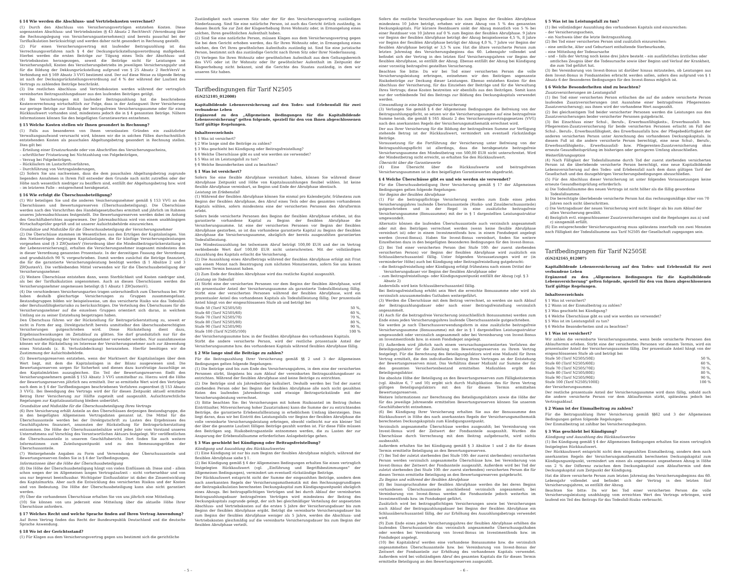§ 14 Wie werden die Abschluss- und Vertriebskosten verrechnet?
(1) Durch den Abschluss von Versicherungsverträgen entstehen Kosten. Diese sogenannten Abschluss- und Vertriebskosten (§ 43 Absatz 2 RechVersV (Verordnung über die Rechnungslegung von Versicherungsunternehmen)) sind bereits pauschal bei der Tarifkalkulation berücksichtigt und werden daher nicht gesondert in Rechnung gestellt.
(2) Für einen Versicherungsvertrag mit laufender Beitragszahlung ist das Verrechnungsverfahren nach § 4 der Deckungsrückstellungsverordnung maßgebend. Hierbei werden die ersten Beiträge zur Tilgung eines Teils der Abschluss- und Vertriebskosten herangezogen, soweit die Beiträge nicht für Leistungen im Versicherungsfall, Kosten des Versicherungsbetriebs im jeweiligen Versicherungsjahr und für die Bildung der Dekkungsrückstellung aufgrund von § 25 Absatz 2 RechVersV in Verbindung mit § 169 Absatz 3 VVG bestimmt sind. Der auf diese Weise zu tilgende Betrag ist nach der Deckungsrückstellungsverordnung auf 4 % der während der Laufzeit des Vertrags zu zahlenden Beiträge beschränkt.
(3) Die restlichen Abschluss- und Vertriebskosten werden während der vertraglich vereinbarten Beitragszahlungsdauer aus den laufenden Beiträgen getilgt.
(4) Bei Versicherungen mit laufender Beitragszahlung hat die beschriebene Kostenverrechnung wirtschaftlich zur Folge, dass in der Anfangszeit Ihrer Versicherung nur geringe Beträge zur Bildung der beitragsfreien Versicherungssumme oder für einen Rückkaufswert vorhanden sind, mindestens jedoch die in § 4 genannten Beträge. Nähere Informationen können Sie den beigefügten Garantiewerten entnehmen.
§ 15 Welche Kosten stellen wir Ihnen gesondert in Rechnung?
(1) Falls aus besonderen von Ihnen veranlassten Gründen ein zusätzlicher Verwaltungsaufwand verursacht wird, können wir die in solchen Fällen durchschnittlich entstehenden Kosten als pauschalen Abgeltungsbetrag gesondert in Rechnung stellen. Dies gilt bei
– Erteilung einer Ersatzurkunde oder von Abschriften des Versicherungsscheins,
– schriftlicher Fristsetzung bei Nichtzahlung von Folgebeiträgen,
– Verzug bei Folgebeiträgen,
– Rückläufern im Lastschriftverfahren,
– Durchführung von Vertragsänderungen,
(2) Sofern Sie uns nachweisen, dass die dem pauschalen Abgeltungsbetrag zugrunde liegenden Annahmen in Ihrem Fall entweder dem Grunde nach nicht zutreffen oder der Höhe nach wesentlich niedriger zu beziffern sind, entfällt der Abgeltungsbetrag bzw. wird – im letzteren Falle – entsprechend herabgesetzt.
§ 16 Wie erfolgt die Überschussbeteiligung?
(1) Wir beteiligen Sie und die anderen Vesicherungsnehmer gemäß § 153 VVG an den Überschüssen und Bewertungsreserven (Überschussbeteiligung). Die Überschüsse werden nach den Vorschriften des Handelsgesetzbuches ermittelt und jährlich im Rahmen unseres Jahresabschlusses festgestellt. Die Bewertungsreserven werden dabei im Anhang des Geschäftsberichtes ausgewiesen. Der Jahresabschluss wird von einem unabhängigen Wirtschaftsprüfer geprüft und ist unserer Aufsichtsbehörde einzureichen.
Grundsätze und Maßstäbe für die Überschussbeteiligung der Versicherungsnehmer
(2) Die Überschüsse stammen im Wesentlichen aus den Erträgen der Kapitalanlagen. Von den Nettoerträgen derjenigen Kapitalanlagen, die für künftige Versicherungsleistungen vorgesehen sind (§ 3 ZRQuotenV (Verordnung über die Mindestbeitragsrückerstattung in der Lebensversicherung)), erhalten die Versicherungsnehmer insgesamt mindestens den in dieser Verordnung genannten Prozentsatz. In der derzeitigen Fassung der Verordnung sind grundsätzlich 90 % vorgeschrieben. Damit werden zunächst die Beträge finanziert, die für die garantierte Versicherungsleistung benötigt werden (§ 1 Absätze 2 und 3 ZRQuotenV). Die verbleibenden Mittel verwenden wir für die Überschussbeteiligung der Versicherungsnehmer.
(3) Weitere Überschüsse entstehen dann, wenn Sterblichkeit und Kosten niedriger sind, als bei der Tarifkalkulation angenommen. Auch an diesen Überschüssen werden die Versicherungsnehmer angemessen beteiligt (§ 1 Absatz 1 ZRQuotenV).
(4) Die verschiedenen Versicherungsarten tragen unterschiedlich zum Überschuss bei. Wir haben deshalb gleichartige Versicherungen zu Gruppen zusammengefasst. Bestandsgruppen bilden wir beispielsweise, um das versicherte Risiko wie das Todesfall- oder Berufsunfähigkeitsrisiko zu berücksichtigen. Die Verteilung des Überschusses für die Versicherungsnehmer auf die einzelnen Gruppen orientiert sich daran, in welchem Umfang sie zu seiner Entstehung beigetragen haben.
Den Überschuss führen wir der Rückstellung für Beitragsrückerstattung zu, soweit er nicht in Form der sog. Direktgutschrift bereits unmittelbar den überschussberechtigten Versicherungen gutgeschrieben wird. Diese Rückstellung dient dazu, Ergebnisschwankungen im Zeitablauf zu glätten. Sie darf grundsätzlich nur für die Überschussbeteiligung der Versicherungsnehmer verwendet werden. Nur ausnahmsweise können wir die Rückstellung im Interesse der Versicherungsnehmer auch zur Abwendung eines Notstands (z. B. Verlustabdeckung) heranziehen. Hierfür benötigen wir die Zustimmung der Aufsichtsbehörde.
(5) Bewertungsreserven entstehen, wenn der Marktwert der Kapitalanlagen über dem Wert liegt, mit dem die Kapitalanlagen in der Bilanz ausgewiesen sind. Die Bewertungsreserven sorgen für Sicherheit und dienen dazu kurzfristige Ausschläge an den Kapitalmärkten auszugleichen. Ein Teil der Bewertungsreserven fließt den Versicherungsnehmern gemäß § 153 Absatz 3 VVG unmittelbar zu. Hierzu wird die Höhe der Bewertungsreserven jährlich neu ermittelt. Der so ermittelte Wert wird den Verträgen nach dem in § 4 der Tarifbedingungen beschriebenen Verfahren zugeordnet (§ 153 Absatz 3 VVG). Bei Beendigung des Vertrags wird der für diesen Zeitpunkt aktuell ermittelte Betrag Ihrer Versicherung zur Hälfte zugeteilt und ausgezahlt. Aufsichtsrechtliche Regelungen zur Kapitalausstattung bleiben unberührt.
Grundsätze und Maßstäbe für die Überschussbeteiligung Ihres Vertrags
(6) Ihre Versicherung erhält Anteile an den Überschüssen derjenigen Bestandsgruppe, die in den beigefügten Allgemeinen Vertragsdaten genannt ist. Die Mittel für die Überschussanteile werden bei der Direktgutschrift zu Lasten des Ergebnisses des Geschäftsjahres finanziert, ansonsten der Rückstellung für Beitragsrückerstattung entnommen. Die Höhe der Überschussanteilsätze wird jedes Jahr vom Vorstand unseres Unternehmens auf Vorschlag des Verantwortlichen Aktuars festgelegt. Wir veröffentlichen die Überschussanteile in unserem Geschäftsbericht. Dort finden Sie auch weitere Informationen zum Zuteilungszeitpunkt und zu den Bemessungsgrößen der Überschussanteile.
(7) Weitergehende Angaben zu Form und Verwendung der Überschussanteile und Bewertungsreserven finden Sie in § 4 der Tarifbedingungen.
Informationen über die Höhe der Überschussbeteiligung
(8) Die Höhe der Überschussbeteiligung hängt von vielen Einflüssen ab. Diese sind – allein schon wegen der im Allgemeinen langen Vertragslaufzeit – nicht vorhersehbar und von uns nur begrenzt beeinflussbar. Wichtigster Einflussfaktor ist dabei die Zinsentwicklung des Kapitalmarkts. Aber auch die Entwicklung des versicherten Risikos und der Kosten sind von Bedeutung. Die Höhe der Überschussbeteiligung kann also nicht garantiert werden.
(9) Über die vorhandenen Überschüsse erhalten Sie von uns jährlich eine Mitteilung.
(10) Sie können von uns jederzeit eine Mitteilung über die aktuelle Höhe Ihrer Überschüsse anfordern.
§ 17 Welches Recht und welche Sprache finden auf Ihren Vertrag Anwendung?
Auf Ihren Vertrag finden das Recht der Bundesrepublik Deutschland und die deutsche Sprache Anwendung.
§ 18 Wo ist der Gerichtsstand?
(1) Für Klagen aus dem Versicherungsvertrag gegen uns bestimmt sich die gerichtliche
Zuständigkeit nach unserem Sitz oder der für den Versicherungsvertrag zuständigen Niederlassung. Sind Sie eine natürliche Person, ist auch das Gericht örtlich zuständig, in dessen Bezirk Sie zur Zeit der Klageerhebung Ihren Wohnsitz oder, in Ermangelung eines solchen, Ihren gewöhnlichen Aufenthalt haben.
(2) Sind Sie eine natürliche Person, müssen Klagen aus dem Versicherungsvertrag gegen Sie bei dem Gericht erhoben werden, das für Ihren Wohnsitz oder, in Ermangelung eines solchen, den Ort Ihres gewöhnlichen Aufenthalts zuständig ist. Sind Sie eine juristische Person, bestimmt sich das zuständige Gericht nach Ihrem Sitz oder Ihrer Niederlassung.
(3) Verlegen Sie Ihren Wohnsitz oder gewöhnlichen Aufenthalt aus dem Geltungsbereich des VVG oder ist Ihr Wohnsitz oder Ihr gewöhnlicher Aufenthalt im Zeitpunkt der Klageerhebung nicht bekannt, sind die Gerichte des Staates zuständig, in dem wir unseren Sitz haben.
Tarifbedingungen für Tarif N2505
(GN252105_012008)
Kapitalbildende Lebensversicherung auf den Todes- und Erlebensfall für zwei verbundene Leben
Ergänzend zu den „Allgemeinen Bedingungen für die Kapitalbildende Lebensversicherung“ gelten folgende, speziell für den von Ihnen abgeschlossenen Tarif gültige Regelungen.
Inhaltsverzeichnis
§ 1 Was ist versichert?
§ 2 Wie lange sind die Beiträge zu zahlen?
§ 3 Was geschieht bei Kündigung oder Beitragsfreistellung?
§ 4 Welche Überschüsse gibt es und wie werden sie verwendet?
§ 5 Was ist im Leistungsfall zu tun?
§ 6 Welche Besonderheiten sind zu beachten?
§ 1 Was ist versichert?
Sofern Sie eine flexible Abrufphase vereinbart haben, können Sie während dieser Abrufphase Zeitpunkt und Höhe von Kapitalauszahlungen flexibel wählen. Ist keine flexible Abrufphase vereinbart, so Beginn und Ende der Abrufphase identisch.
Leistung im Erlebensfall
(1) Während der flexiblen Abrufphase können Sie einmal pro Kalenderjahr, frühestens zum Beginn der flexiblen Abrufphase, den Abruf eines Teils oder des gesamten vorhandenen Kapitals wählen, sofern mindestens eine der versicherten Personen den Abruftermin erlebt.
Sofern beide versicherte Personen den Beginn der flexiblen Abrufphase erleben, ist das garantierte vorhandene Kapital zu Beginn der flexiblen Abrufphase die Versicherungssumme. Ist eine der versicherten Personen vor Beginn der flexiblen Abrufphase gestorben, so ist das vorhandene garantierte Kapital zu Beginn der flexiblen Abrufphase die Versicherungssumme, abzüglich der bereits ausgezahlten garantierten Todesfallleistung.
Die Mindestauszahlung bei teilweisem Abruf beträgt 100,00 EUR und der im Vertrag verbleibende Wert darf 100,00 EUR nicht unterschreiten. Mit der vollständigen Auszahlung des Kapitals erlischt die Versicherung.
(2) Die Auszahlung eines Abrufbetrags während der flexiblen Abrufphase erfolgt mit Frist von einem Monat nach Beantragung zum nächsten Monatsersten, sofern Sie uns keinen späteren Termin benannt haben.
(3) Zum Ende der flexiblen Abrufphase wird das restliche Kapital ausgezahlt.
Leistung im Todesfall
(4) Stirbt eine der versicherten Personen vor dem Beginn der flexiblen Abrufphase, wird ein prozentualer Anteil der Versicherungssumme als garantierte Todesfallleistung fällig. Stirbt eine der versicherten Personen während der flexiblen Abrufphase, wird ein prozentualer Anteil des vorhandenen Kapitals als Todesfallleistung fällig. Der prozentuale Anteil hängt von der eingeschlossenen Stufe ab und beträgt bei
Stufe 50 (Tarif N2505/50) 50 %,
Stufe 60 (Tarif N2505/60) 60 %,
Stufe 70 (Tarif N2505/70) 70 %,
Stufe 80 (Tarif N2505/80) 80 %,
Stufe 90 (Tarif N2505/90) 90 %,
Stufe 100 (Tarif N2505/100) 100 %
der Versicherungssumme bzw. in der flexiblen Abrufphase des vorhandenen Kapitals.
Stirbt die andere versicherte Person, wird der restliche prozentuale Anteil der Versicherungssumme bzw. des vorhandenen Kapitals während flexiblen Abrufphase fällig.
§ 2 Wie lange sind die Beiträge zu zahlen?
Für die Beitragszahlung Ihrer Versicherung gemäß §§ 2 und 3 der Allgemeinen Bedingungen gelten folgende Regelungen:
(1) Die Beiträge sind bis zum Ende des Versicherungsjahres, in dem eine der versicherten Personen stirbt, längstens bis zum Ablauf der vereinbarten Beitragszahlungsdauer zu entrichten. Während der flexiblen Abrufphase sind keine Beiträge zu entrichten.
(2) Die Beiträge sind als Jahresbeiträge kalkuliert. Deshalb werden bei Tod der zuerst sterbenden Person oder bei Beginn der flexiblen Abrufphase alle noch nicht gezahlten Raten des laufenden Jahresbeitrags und etwaige Beitragsrückstände mit der Versicherungsleistung verrechnet.
(3) Bitte beachten Sie: Bei Versicherungen mit hohem Risikoanteil im Beitrag (hohes Eintrittsalter, Mitversicherung hoher Zusatzrisiken) kann die Summe der zu entrichtenden Beiträge, die garantierte Erlebensfallleistung in erheblichem Umfang übersteigen. Dies liegt daran, dass wir bei Eintritt des Leistungsfalls vor Beginn der flexiblen Abrufphase die volle vereinbarte Versicherungsleistung erbringen, obwohl vielleicht nur ein kleiner Teil der über die gesamte Laufzeit fälligen Beiträge gezahlt worden ist. Für diese Fälle müssen den Beiträgen sog. Risikobeitragsanteile entnommen werden, die zu Lasten der zur Ansparung der Erlebensfallsumme erforderlichen Anlagebeiträge gehen.
§ 3 Was geschieht bei Kündigung oder Beitragsfreistellung?
Kündigung und Auszahlung des Rückkaufswertes
(1) Eine Kündigung ist nur bis zum Beginn der flexiblen Abrufphase möglich; während der flexiblen Abrufphase siehe § 1.
(2) Bei Kündigung gemäß § 4 der Allgemeinen Bedingungen erhalten Sie einen vertraglich festgelegten Rückkaufswert (vgl. „Einführung und Begriffsbestimmungen“ der Allgemeinen Bedingungen), vermindert um eventuell rückständige Beiträge.
Der Rückkaufswert entspricht nicht der Summe der eingezahlten Beiträge, sondern dem nach anerkannten Regeln der Versicherungsmathematik mit den Rechnungsgrundlagen der Beitragskalkulation berechneten Deckungskapital zum Kündigungszeitpunkt abzüglich eines Abzugs. Bei beitragspflichtigen Verträgen und bei durch Ablauf der vereinbarten Beitragszahlungsdauer beitragsfreien Verträgen wird mindestens der Beitrag des Deckungskapitals zugrunde gelegt, der sich bei gleichmäßiger Verteilung der angesetzten Abschluss- und Vertriebskosten auf die ersten 5 Jahre der Versicherungsdauer bis zum Beginn der flexiblen Abrufphase ergibt. Beträgt die vereinbarte Versicherungsdauer bis zum Beginn der flexiblen Abrufphase weniger als 5 Jahre, werden die Abschluss- und Vertriebskosten gleichmäßig auf die vereinbarte Versicherungsdauer bis zum Beginn der flexiblen Abrufphase verteilt.
Sofern die restliche Versicherungsdauer bis zum Beginn der flexiblen Abrufphase mindestens 10 Jahre beträgt, erheben wir einen Abzug von 5 % des genannten Deckungskapitals. Für kürzere Restdauern sinkt der Abzug monatlich von 5 % bei einer Restdauer von 10 Jahren auf 0 % zum Beginn der flexiblen Abrufphase. 9 Jahre vor Beginn der flexiblen Abrufphase beträgt der Abzug beispielsweise 4,5 %, 8 Jahre vor Beginn der flexiblen Abrufphase beträgt der Abzug 4,0 %, 7 Jahre vor Beginn der flexiblen Abrufphase beträgt er 3,5 % usw. Hat die ältere versicherte Person zum letzten Jahrestag des Versicherungsbeginns das 60. Lebensjahr vollendet und befindet sich der Vertrag in den letzten fünf Versicherungsjahren vor Beginn der flexiblen Abrufphase, so entfällt der Abzug. Ebenso entfällt der Abzug bei Kündigung einer vorzeitig beitragsfrei gestellten Versicherung.
Beachten Sie bitte: Da wir bei Tod einer versicherten Person die volle Versicherungsleistung erbringen, entnehmen wir den Beiträgen sogenannte Risikobeiträge zur Deckung dieser Leistungen. Ebenso entstehen Kosten für den Abschluss der Versicherung, für das Einziehen der Beiträge und für die Verwaltung Ihres Vertrags; diese Kosten bestreiten wir ebenfalls aus den Beiträgen. Somit kann nur der verbleibende Teil des Beitrags zur Bildung des Deckungskapitals verwendet werden.
Umwandlung in eine beitragsfreie Versicherung
(3) Verlangen Sie gemäß § 4 der Allgemeinen Bedingungen die Befreiung von der Beitragszahlungspflicht, so setzen wir die Versicherungssumme auf eine beitragsfreie Summe herab, die gemäß § 165 Absatz 2 des Versicherungsvertragsgesetzes (VVG) nach den anerkannten Regeln der Versicherungsmathematik errechnet wird.
Der aus Ihrer Versicherung für die Bildung der beitragsfreien Summe zur Verfügung stehende Betrag ist der Rückkaufswert, vermindert um eventuell rückständige Beiträge.
Voraussetzung für die Fortführung der Versicherung unter Befreiung von der Beitragszahlungspflicht ist allerdings, dass die herabgesetzte beitragsfreie Versicherungssumme den Mindestbetrag von 500,00 EUR nicht unterschreitet. Wird der Mindestbetrag nicht erreicht, so erhalten Sie den Rückkaufswert.
Übersicht über die Garantiewerte
(4) Eine Übersicht über die Rückkaufswerte und beitragsfreien Versicherungssummen ist in den beigefügten Garantiewerten abgedruckt.
§ 4 Welche Überschüsse gibt es und wie werden sie verwendet?
Für die Überschussbeteiligung Ihrer Versicherung gemäß § 17 der Allgemeinen Bedingungen gelten folgende Regelungen:
Vor Beginn der flexiblen Abrufphase
(1) Für die beitragspflichtige Versicherung werden zum Ende eines jeden Versicherungsjahres laufende Überschussanteile (Risiko- und Zinsüberschussanteile) gutgeschrieben und in der Regel in eine zusätzliche beitragsfreie Versicherungssumme (Bonussumme) mit der in § 1 dargestellten Leistungsstruktur umgewandelt.
Alternativ können die laufenden Überschussanteile auch verzinslich angesammelt oder mit den Beiträgen verrechnet werden (wenn keine flexible Abrufphase vereinbart ist) oder in einem Investmentfonds bzw. in einem Fondsdepot angelegt werden (Invest-Bonus). Haben Sie Invest-Bonus vereinbart, finden Sie weitere Einzelheiten dazu in den beigefügten Besonderen Bedingungen für den Invest-Bonus.
(2) Bei Tod einer versicherten Person (bei Stufe 100: der zuerst sterbenden versicherten Person) vor Beginn der flexiblen Abrufphase wird zusätzlich ein Schlussüberschussanteil fällig. Unter folgenden Voraussetzungen wird er (in verminderter Höhe) auch bei Kündigung oder Beitragsfreistellung gutgebracht:
– die Beitragsfreistellung oder Kündigung erfolgt frühestens nach einem Drittel der Versicherungsdauer vor Beginn der flexiblen Abrufphase oder
– zum Beitragsfreistellungs- oder Kündigungszeitpunkt entfällt der Abzug (vgl. § 3 Absatz 2)
Andernfalls wird kein Schlussüberschussanteil fällig.
Bei Beitragsfreistellung erhöht sein Wert die erreichte Bonussumme oder wird als verzinslich anzusammelndes Guthaben weitergeführt.
(3) Werden die Überschüsse mit dem Beitrag verrechnet, so werden sie nach Ablauf der Beitragszahlungsdauer oder nach einer Beitragsfreistellung verzinslich angesammelt.
(4) Auch für die beitragsfreie Versicherung (einschließlich Bonussumme) werden zum Ende eines jeden Versicherungsjahres laufende Überschussanteile gutgeschrieben.
Sie werden je nach Überschussverwendungsform in eine zusätzliche beitragsfreie Versicherungssumme (Bonussumme) mit der in § 1 dargestellten Leistungsstruktur umgewandelt oder verzinslich angesammelt oder bei Vereinbarung von Invest-Bonus im Investmentfonds bzw. in einem Fondsdepot angelegt.
(5) Außerdem wird jährlich nach einem verursachungsorientierten Verfahren der Beteiligungsfaktor für die Zuteilung von Bewertungsreserven zu Ihrem Vertrag festgelegt. Für die Berechnung des Beteiligungsfaktors wird eine Maßzahl für Ihren Vertrag ermittelt, die den individuellen Beitrag Ihres Vertrages an der Entstehung der Bewertungsreserven misst. Das Verhältnis dieser Maßzahl zur Summe der für den gesamten Versichertenbestand ermittelten Maßzahlen ergibt den Beteiligungsfaktor.
Die absolute Höhe der Beteiligung an den Bewertungsreserven zum Fälligkeitstermin (vgl. Absätze 6, 7 und 10) ergibt sich durch Multiplikation des für Ihren Vertrag gültigen Beteiligungsfaktors mit den für diesen Termin ermittelten Bewertungsreserven.
Weitere Informationen zur Berechnung des Beteiligungsfaktors sowie die Höhe der für das jeweilige Jahresende ermittelten Bewertungsreserven können Sie unserem Geschäftsbericht entnehmen.
(6) Bei Kündigung Ihrer Versicherung erhalten Sie aus der Bonussumme den Rückkaufswert in Höhe des nach anerkannten Regeln der Versicherungsmathematik berechneten Deckungskapitals zum Kündigungszeitpunkt.
Verzinslich angesammelte Überschüsse werden ausgezahlt; bei Vereinbarung von Invest-Bonus wird der Zeitwert der Fondsanteile ausgezahlt. Wurden die Überschüsse durch Verrechnung mit dem Beitrag aufgebraucht, wird nichts ausbezahlt.
Außerdem erhalten Sie bei Kündigung gemäß § 3 Absätze 1 und 2 die für diesen Termin ermittelte Beteiligung an den Bewertungsreserven.
(7) Bei Tod der zuletzt sterbenden (bei Stufe 100: der zuerst sterbenden) versicherten Person werden verzinslich angesammelte Überschüsse bzw. bei Vereinbarung von Invest-Bonus der Zeitwert der Fondsanteile ausgezahlt. Außerdem wird bei Tod der zuletzt sterbenden (bei Stufe 100: der zuerst sterbenden) versicherten Person die für diesen Termin ermittelte Beteiligung an den Bewertungsreserven gutgebracht.
Zu Beginn und während der flexiblen Abrufphase
(8) Bei Inanspruchnahme der flexiblen Abrufphase werden die bei deren Beginn vorhandenen Überschussanteile anschließend verzinslich angesammelt; bei Vereinbarung von Invest-Bonus werden die Fondsanteile jedoch weiterhin im Investmentfonds bzw. im Fondsdepot geführt.
Zusätzlich wird bei beitragspflichtigen Versicherungen sowie bei Versicherungen nach Ablauf der Beitragszahlungsdauer bei Beginn der flexiblen Abrufphase ein Schlussüberschussanteil fällig, der zur Erhöhung des Auszahlungsbetrags verwendet wird.
(9) Zum Ende eines jeden Versicherungsjahres der flexiblen Abrufphase erhöhen die laufenden Überschussanteile das verzinslich angesammelte Überschussguthaben oder werden bei Vereinbarung von Invest-Bonus im Investmentfonds bzw. im Fondsdepot angelegt.
(10) Bei Kapitalabruf werden eine vorhandene Bonussumme bzw. die verzinslich angesammelten Überschussanteile bzw. bei Vereinbarung von Invest-Bonus der Zeitwert der Fondsanteile zur Erhöhung des vorhandenen Kapitals verwendet. Außerdem wird bei vollständigem Abruf des gesamten Kapitals die für diesen Termin ermittelte Beteiligung an den Bewertungsreserven ausgezahlt.
§ 5 Was ist im Leistungsfall zu tun?
(1) Bei vollständiger Auszahlung des vorhandenen Kapitals sind einzureichen:
– der Versicherungsschein,
– ein Nachweis über die letzte Beitragszahlung.
(2) Bei Tod einer versicherten Person sind zusätzlich einzureichen:
– eine amtliche, Alter und Geburtsort enthaltende Sterbeurkunde,
– eine Mitteilung der Todesursache
– und – falls der Vertrag noch keine drei Jahre besteht – ein ausführliches ärztliches oder amtliches Zeugnis über die Todesursache sowie über Beginn und Verlauf der Krankheit, die zum Tod geführt hat.
(3) Bei Vereinbarung von Invest-Bonus ist darüber hinaus mitzuteilen, ob Leistungen aus dem Invest-Bonus in Fondsanteilen erbracht werden sollen, sofern dies aufgrund von § 1 Absatz 6 der Besonderen Bedingungen für den Invest-Bonus möglich ist.
§ 6 Welche Besonderheiten sind zu beachten?
Zusatzversicherungen im Leistungsfall
(1) Bei Tod einer versicherten Person erlöschen die auf die andere versicherte Person laufenden Zusatzversicherungen (mit Ausnahme einer beitragsfreien Pflegerenten-Zusatzversicherung); aus ihnen wird der vorhandene Wert ausgezahlt.
(2) Bei gleichzeitigem Tod beider versicherter Personen werden die Leistungen aus den Zusatzversicherungen beider versicherter Personen gutgebracht.
(3) Bei Einschluss einer Schul-, Berufs-, Erwerbsunfähigkeits-, Erwerbsausfall- bzw. Pflegerenten-Zusatzversicherung für beide versicherten Personen erlischt im Fall der Schul-, Berufs-, Erwerbsunfähigkeit, des Erwerbsausfalls bzw. der Pflegebedürftigkeit der anderen versicherten Person unter Anrechnung des vorhandenen Deckungskapitals. In diesem Fall ist die andere versicherte Person berechtigt, eine neue Schul-, Berufs-, Erwerbsunfähigkeits-, Erwerbsausfall- bzw. Pflegerenten-Zusatzversicherung ohne erneute Gesundheitsprüfung im bisherigen oder geringeren Umfang abzuschließen.
Weiterführungsoption
(4) Nach Fälligkeit der Todesfallsumme durch Tod der zuerst sterbenden versicherten Person ist die überlebende versicherte Person berechtigt, eine neue Kapitalbildende Lebensversicherung auf den Todes- und Erlebensfall nach dem dann gültigen Tarif der Gesellschaft und den dazugehörigen Versicherungsbedingungen abzuschließen.
(5) Für den Abschluss dieser Versicherung ist unter folgenden Voraussetzungen keine erneute Gesundheitsprüfung erforderlich:
a) Die Todesfallsumme des neuen Vertrags ist nicht höher als die fällig gewordene Todesfallsumme.
b) Die berechtigte überlebende versicherte Person hat das rechnungsmäßige Alter von 70 Jahren noch nicht überschritten.
c) Die Vertragsdauer der neuen Versicherung wird nicht länger als bis zum Ablauf der alten Versicherung gewählt.
d) Bezüglich evtl. eingeschlossener Zusatzversicherungen sind die Regelungen aus a) und c) sinngemäß erfüllt.
(6) Ein entsprechender Versicherungsantrag muss spätestens innerhalb von zwei Monaten nach Fälligkeit der Todesfallsumme aus Tarif N2505 der Gesellschaft zugegangen sein.
Tarifbedingungen für Tarif N2505E
(GN242165_012007)
Kapitalbildende Lebensversicherung auf den Todes- und Erlebensfall für zwei verbundene Leben
Ergänzend zu den „Allgemeinen Bedingungen für die Kapitalbildende Lebensversicherung“ gelten folgende, speziell für den von Ihnen abgeschlossenen Tarif gültige Regelungen.
Inhaltsverzeichnis
§ 1 Was ist versichert?
§ 2 Wann ist der Einmalbeitrag zu zahlen?
§ 3 Was geschieht bei Kündigung?
§ 4 Welche Überschüsse gibt es und wie werden sie verwendet?
§ 5 Was ist im Leistungsfall zu tun?
§ 6 Welche Besonderheiten sind zu beachten?
§ 1 Was ist versichert?
Wir zahlen die vereinbarte Versicherungssumme, wenn beide versicherte Personen den Ablauftermin erleben. Stirbt eine der versicherten Personen vor diesem Termin, wird ein prozentualer Anteil der Versicherungssumme fällig. Der prozentuale Anteil hängt von der eingeschlossenen Stufe ab und beträgt bei
Stufe 50 (Tarif N2505/50E) 50 %,
Stufe 60 (Tarif N2505/60E) 60 %,
Stufe 70 (Tarif N2505/70E) 70 %,
Stufe 80 (Tarif N2505/80E) 80 %,
Stufe 90 (Tarif N2505/90E) 90 %,
Stufe 100 (Tarif N2505/100E) 100 %
der Versicherungssumme.
Der restliche prozentuale Anteil der Versicherungssumme wird dann fällig, sobald auch die andere versicherte Person vor dem Ablauftermin stirbt, spätestens jedoch bei Vertragsablauf.
§ 2 Wann ist der Einmalbeitrag zu zahlen?
Für die Beitragszahlung Ihrer Versicherung gemäß §§62 und 3 der Allgemeinen Bedingungen gelten folgende Regelungen:
Der Einmalbeitrag ist zahlbar bei Versicherungsbeginn.
§ 3 Was geschieht bei Kündigung?
Kündigung und Auszahlung des Rückkaufswertes
(1) Bei Kündigung gemäß § 4 der Allgemeinen Bedingungen erhalten Sie einen vertraglich festgelegten Rückkaufswert.
Der Rückkaufswert entspricht nicht dem eingezahlten Einmalbeitrag, sondern dem nach anerkannten Regeln der Versicherungsmathematik berechneten Deckungskapital zum Kündigungszeitpunkt, vermindert um einen als angemessen angesehenen Abzug in Höhe von 2 % der Differenz zwischen dem Deckungskapital zum Ablauftermin und dem Deckungskapital zum Zeitpunkt der Kündigung.
Hat die ältere versicherte Person zum letzten Jahrestag des Versicherungsbeginns das 60. Lebensjahr vollendet und befindet sich der Vertrag in den letzten fünf Versicherungsjahren, so entfällt der Abzug.
Beachten Sie bitte: Da wir bei Tod einer versicherten Person die volle Versicherungsleistung unabhängig vom erreichten Wert des Vertrags erbringen, wird laufend ein Teil des Beitrags für das Todesfall-Risiko verbraucht.
– 5 – – 6 –